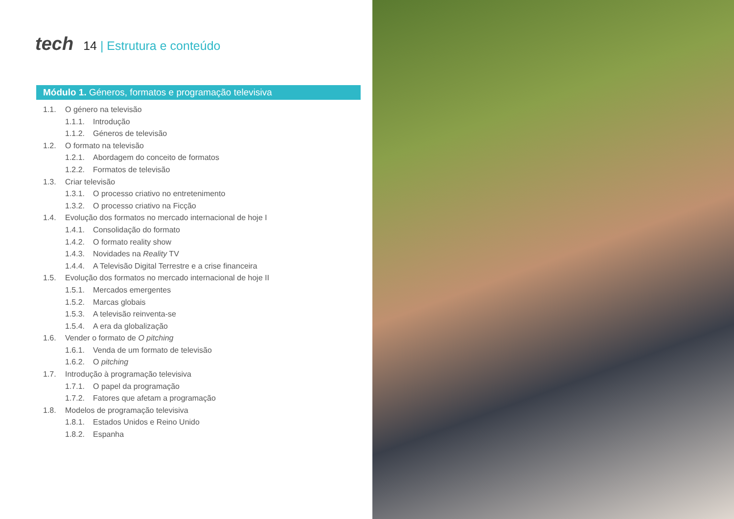tech
14 | Estrutura e conteúdo
Módulo 1. Géneros, formatos e programação televisiva
1.1. O género na televisão
1.1.1. Introdução
1.1.2. Géneros de televisão
1.2. O formato na televisão
1.2.1. Abordagem do conceito de formatos
1.2.2. Formatos de televisão
1.3. Criar televisão
1.3.1. O processo criativo no entretenimento
1.3.2. O processo criativo na Ficção
1.4. Evolução dos formatos no mercado internacional de hoje I
1.4.1. Consolidação do formato
1.4.2. O formato reality show
1.4.3. Novidades na Reality TV
1.4.4. A Televisão Digital Terrestre e a crise financeira
1.5. Evolução dos formatos no mercado internacional de hoje II
1.5.1. Mercados emergentes
1.5.2. Marcas globais
1.5.3. A televisão reinventa-se
1.5.4. A era da globalização
1.6. Vender o formato de O pitching
1.6.1. Venda de um formato de televisão
1.6.2. O pitching
1.7. Introdução à programação televisiva
1.7.1. O papel da programação
1.7.2. Fatores que afetam a programação
1.8. Modelos de programação televisiva
1.8.1. Estados Unidos e Reino Unido
1.8.2. Espanha